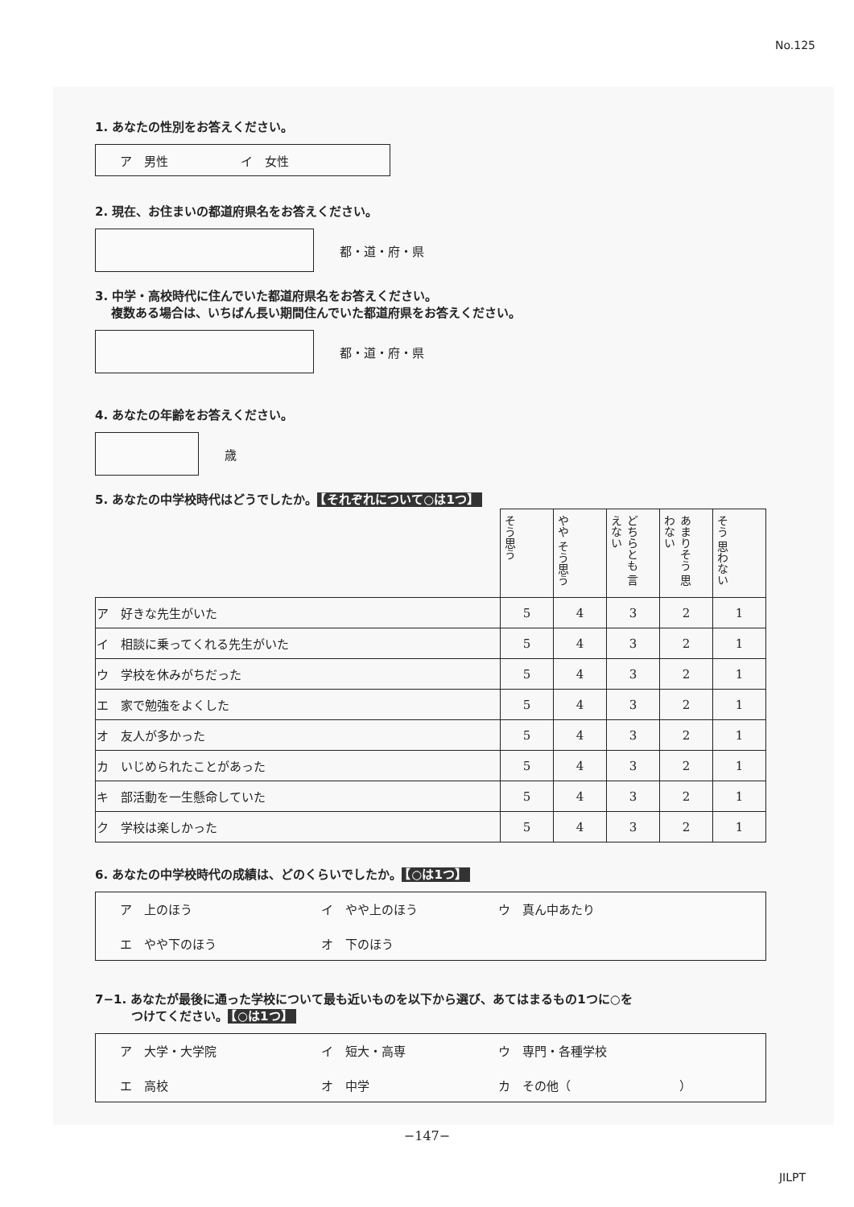No.125
1. あなたの性別をお答えください。
ア　男性 イ　女性
2. 現在、お住まいの都道府県名をお答えください。
都・道・府・県
3. 中学・高校時代に住んでいた都道府県名をお答えください。
　 複数ある場合は、いちばん長い期間住んでいた都道府県をお答えください。
都・道・府・県
4. あなたの年齢をお答えください。
歳
5. あなたの中学校時代はどうでしたか。 【それぞれについて○は1つ】
| | そう思う | やや そう思う | どちらとも 言えない | あまりそう 思わない | そう 思わない |
| ア 好きな先生がいた | 5 | 4 | 3 | 2 | 1 |
| イ 相談に乗ってくれる先生がいた | 5 | 4 | 3 | 2 | 1 |
| ウ 学校を休みがちだった | 5 | 4 | 3 | 2 | 1 |
| エ 家で勉強をよくした | 5 | 4 | 3 | 2 | 1 |
| オ 友人が多かった | 5 | 4 | 3 | 2 | 1 |
| カ いじめられたことがあった | 5 | 4 | 3 | 2 | 1 |
| キ 部活動を一生懸命していた | 5 | 4 | 3 | 2 | 1 |
| ク 学校は楽しかった | 5 | 4 | 3 | 2 | 1 |
6. あなたの中学校時代の成績は、どのくらいでしたか。 【○は1つ】
ア　上のほう イ　やや上のほう ウ　真ん中あたり エ　やや下のほう オ　下のほう
7−1. あなたが最後に通った学校について最も近いものを以下から選び、あてはまるもの1つに○を
　　　つけてください。 【○は1つ】
ア　大学・大学院 イ　短大・高専 ウ　専門・各種学校 エ　高校 オ　中学 カ　その他（　　　　　　　　　）
−147−
JILPT